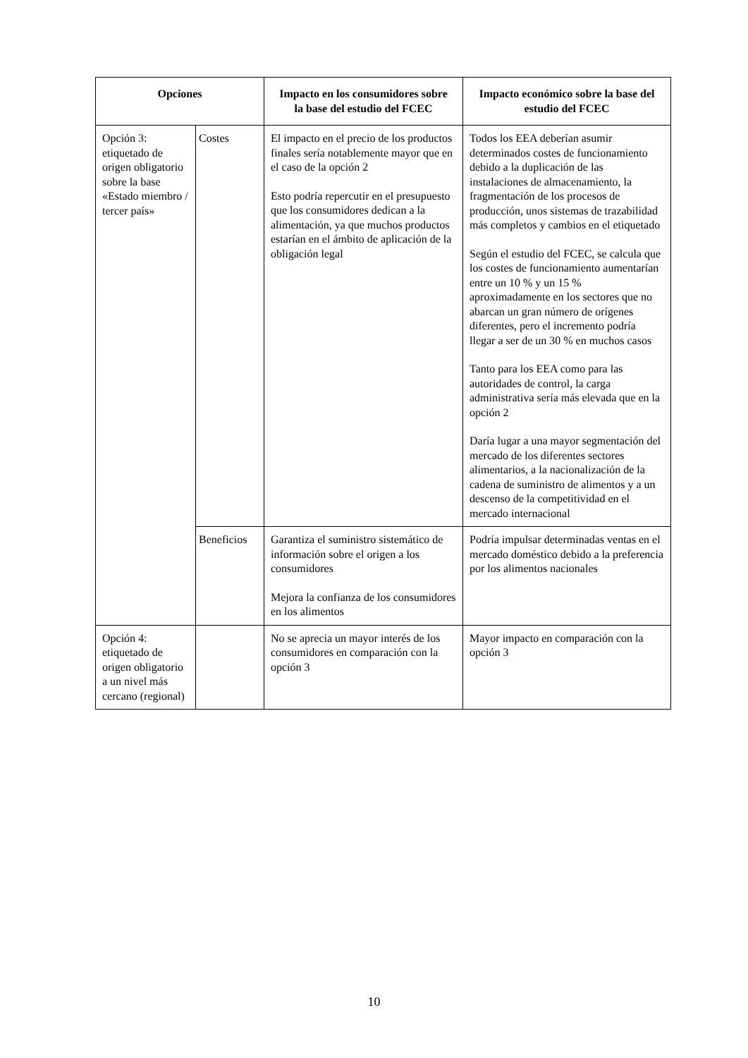| Opciones | | Impacto en los consumidores sobre la base del estudio del FCEC | Impacto económico sobre la base del estudio del FCEC |
| --- | --- | --- | --- |
| Opción 3: etiquetado de origen obligatorio sobre la base «Estado miembro / tercer país» | Costes | El impacto en el precio de los productos finales sería notablemente mayor que en el caso de la opción 2 Esto podría repercutir en el presupuesto que los consumidores dedican a la alimentación, ya que muchos productos estarían en el ámbito de aplicación de la obligación legal | Todos los EEA deberían asumir determinados costes de funcionamiento debido a la duplicación de las instalaciones de almacenamiento, la fragmentación de los procesos de producción, unos sistemas de trazabilidad más completos y cambios en el etiquetado Según el estudio del FCEC, se calcula que los costes de funcionamiento aumentarían entre un 10 % y un 15 % aproximadamente en los sectores que no abarcan un gran número de orígenes diferentes, pero el incremento podría llegar a ser de un 30 % en muchos casos Tanto para los EEA como para las autoridades de control, la carga administrativa sería más elevada que en la opción 2 Daría lugar a una mayor segmentación del mercado de los diferentes sectores alimentarios, a la nacionalización de la cadena de suministro de alimentos y a un descenso de la competitividad en el mercado internacional |
| | Beneficios | Garantiza el suministro sistemático de información sobre el origen a los consumidores Mejora la confianza de los consumidores en los alimentos | Podría impulsar determinadas ventas en el mercado doméstico debido a la preferencia por los alimentos nacionales |
| Opción 4: etiquetado de origen obligatorio a un nivel más cercano (regional) | | No se aprecia un mayor interés de los consumidores en comparación con la opción 3 | Mayor impacto en comparación con la opción 3 |
10